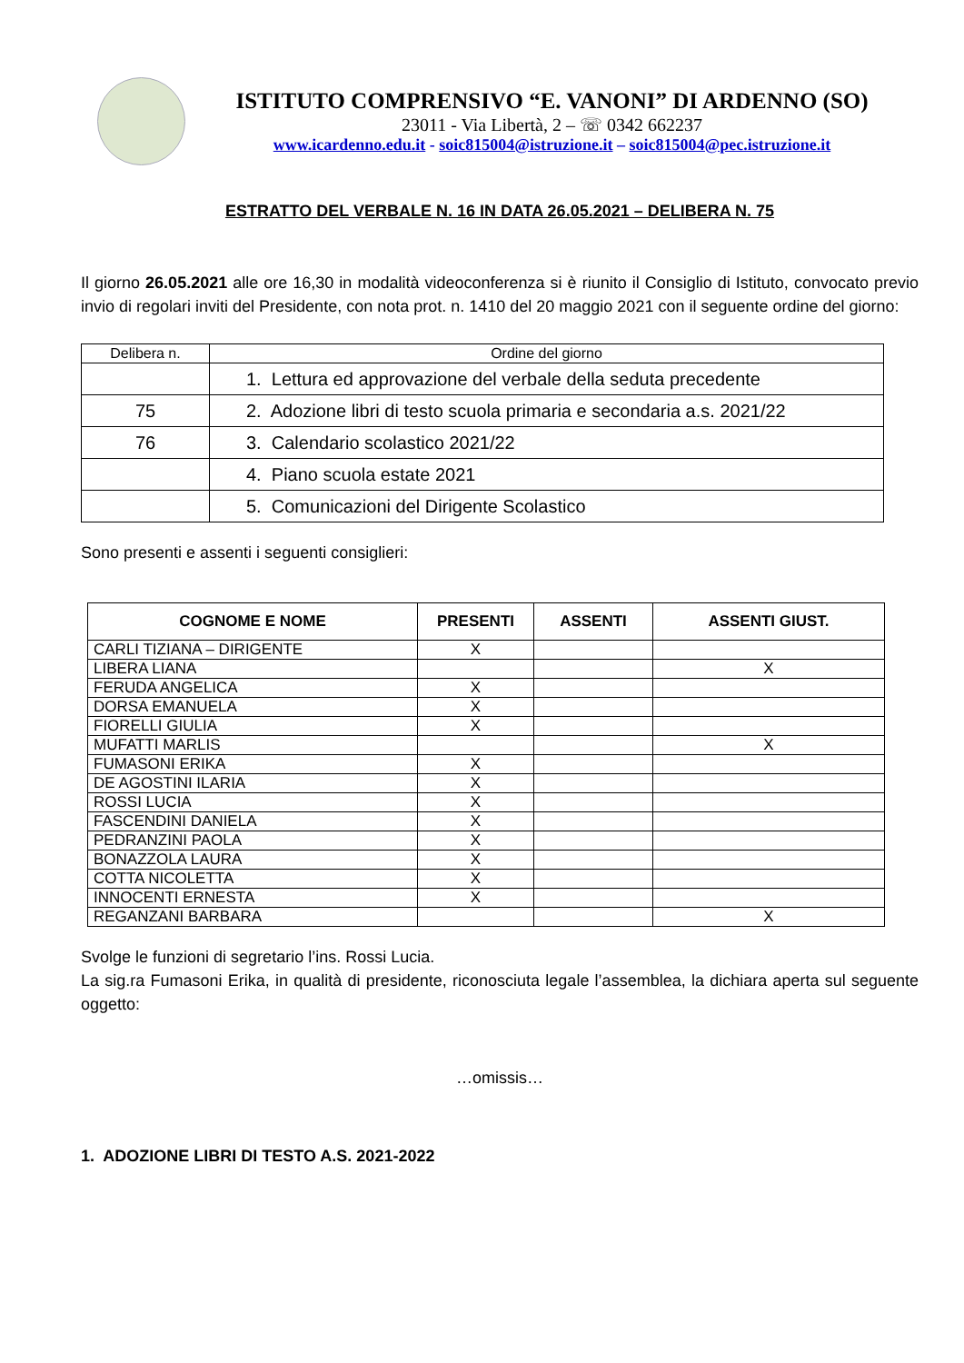ISTITUTO COMPRENSIVO “E. VANONI” DI ARDENNO (SO)
23011 - Via Libertà, 2 – ☏ 0342 662237
www.icardenno.edu.it - soic815004@istruzione.it – soic815004@pec.istruzione.it
ESTRATTO DEL VERBALE N. 16 IN DATA 26.05.2021 – DELIBERA N. 75
Il giorno 26.05.2021 alle ore 16,30 in modalità videoconferenza si è riunito il Consiglio di Istituto, convocato previo invio di regolari inviti del Presidente, con nota prot. n. 1410 del 20 maggio 2021 con il seguente ordine del giorno:
| Delibera n. | Ordine del giorno |
| | 1. Lettura ed approvazione del verbale della seduta precedente |
| 75 | 2. Adozione libri di testo scuola primaria e secondaria a.s. 2021/22 |
| 76 | 3. Calendario scolastico 2021/22 |
| | 4. Piano scuola estate 2021 |
| | 5. Comunicazioni del Dirigente Scolastico |
Sono presenti e assenti i seguenti consiglieri:
| COGNOME E NOME | PRESENTI | ASSENTI | ASSENTI GIUST. |
| --- | --- | --- | --- |
| CARLI TIZIANA – DIRIGENTE | X | | |
| LIBERA LIANA | | | X |
| FERUDA ANGELICA | X | | |
| DORSA EMANUELA | X | | |
| FIORELLI GIULIA | X | | |
| MUFATTI MARLIS | | | X |
| FUMASONI ERIKA | X | | |
| DE AGOSTINI ILARIA | X | | |
| ROSSI LUCIA | X | | |
| FASCENDINI DANIELA | X | | |
| PEDRANZINI PAOLA | X | | |
| BONAZZOLA LAURA | X | | |
| COTTA NICOLETTA | X | | |
| INNOCENTI ERNESTA | X | | |
| REGANZANI BARBARA | | | X |
Svolge le funzioni di segretario l’ins. Rossi Lucia.
La sig.ra Fumasoni Erika, in qualità di presidente, riconosciuta legale l’assemblea, la dichiara aperta sul seguente oggetto:
…omissis…
1. ADOZIONE LIBRI DI TESTO A.S. 2021-2022